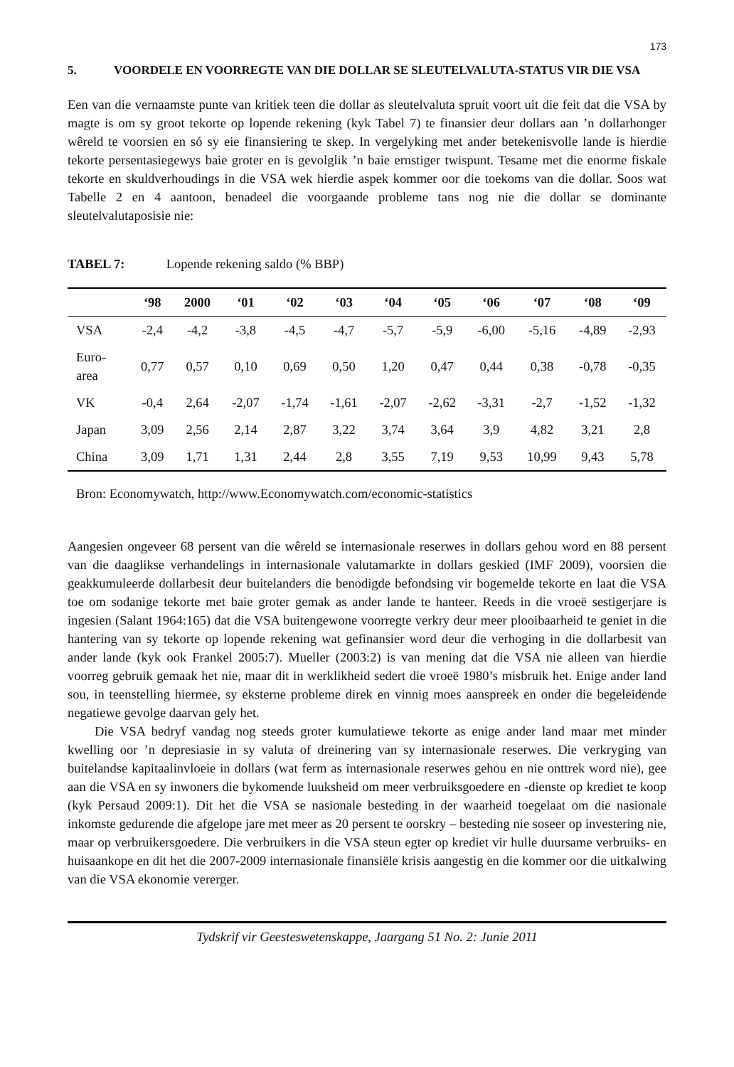173
5. VOORDELE EN VOORREGTE VAN DIE DOLLAR SE SLEUTELVALUTA-STATUS VIR DIE VSA
Een van die vernaamste punte van kritiek teen die dollar as sleutelvaluta spruit voort uit die feit dat die VSA by magte is om sy groot tekorte op lopende rekening (kyk Tabel 7) te finansier deur dollars aan ’n dollarhonger wêreld te voorsien en só sy eie finansiering te skep. In vergelyking met ander betekenisvolle lande is hierdie tekorte persentasiegewys baie groter en is gevolglik ’n baie ernstiger twispunt. Tesame met die enorme fiskale tekorte en skuldverhoudings in die VSA wek hierdie aspek kommer oor die toekoms van die dollar. Soos wat Tabelle 2 en 4 aantoon, benadeel die voorgaande probleme tans nog nie die dollar se dominante sleutelvalutaposisie nie:
TABEL 7: Lopende rekening saldo (% BBP)
| | ‘98 | 2000 | ‘01 | ‘02 | ‘03 | ‘04 | ‘05 | ‘06 | ‘07 | ‘08 | ‘09 |
| --- | --- | --- | --- | --- | --- | --- | --- | --- | --- | --- | --- |
| VSA | -2,4 | -4,2 | -3,8 | -4,5 | -4,7 | -5,7 | -5,9 | -6,00 | -5,16 | -4,89 | -2,93 |
| Euro- area | 0,77 | 0,57 | 0,10 | 0,69 | 0,50 | 1,20 | 0,47 | 0,44 | 0,38 | -0,78 | -0,35 |
| VK | -0,4 | 2,64 | -2,07 | -1,74 | -1,61 | -2,07 | -2,62 | -3,31 | -2,7 | -1,52 | -1,32 |
| Japan | 3,09 | 2,56 | 2,14 | 2,87 | 3,22 | 3,74 | 3,64 | 3,9 | 4,82 | 3,21 | 2,8 |
| China | 3,09 | 1,71 | 1,31 | 2,44 | 2,8 | 3,55 | 7,19 | 9,53 | 10,99 | 9,43 | 5,78 |
Bron: Economywatch, http://www.Economywatch.com/economic-statistics
Aangesien ongeveer 68 persent van die wêreld se internasionale reserwes in dollars gehou word en 88 persent van die daaglikse verhandelings in internasionale valutamarkte in dollars geskied (IMF 2009), voorsien die geakkumuleerde dollarbesit deur buitelanders die benodigde befondsing vir bogemelde tekorte en laat die VSA toe om sodanige tekorte met baie groter gemak as ander lande te hanteer. Reeds in die vroeë sestigerjare is ingesien (Salant 1964:165) dat die VSA buitengewone voorregte verkry deur meer plooibaarheid te geniet in die hantering van sy tekorte op lopende rekening wat gefinansier word deur die verhoging in die dollarbesit van ander lande (kyk ook Frankel 2005:7). Mueller (2003:2) is van mening dat die VSA nie alleen van hierdie voorreg gebruik gemaak het nie, maar dit in werklikheid sedert die vroeë 1980’s misbruik het. Enige ander land sou, in teenstelling hiermee, sy eksterne probleme direk en vinnig moes aanspreek en onder die begeleidende negatiewe gevolge daarvan gely het.
Die VSA bedryf vandag nog steeds groter kumulatiewe tekorte as enige ander land maar met minder kwelling oor ’n depresiasie in sy valuta of dreinering van sy internasionale reserwes. Die verkryging van buitelandse kapitaalinvloeie in dollars (wat ferm as internasionale reserwes gehou en nie onttrek word nie), gee aan die VSA en sy inwoners die bykomende luuksheid om meer verbruiksgoedere en -dienste op krediet te koop (kyk Persaud 2009:1). Dit het die VSA se nasionale besteding in der waarheid toegelaat om die nasionale inkomste gedurende die afgelope jare met meer as 20 persent te oorskry – besteding nie soseer op investering nie, maar op verbruikersgoedere. Die verbruikers in die VSA steun egter op krediet vir hulle duursame verbruiks- en huisaankope en dit het die 2007-2009 internasionale finansiële krisis aangestig en die kommer oor die uitkalwing van die VSA ekonomie vererger.
Tydskrif vir Geesteswetenskappe, Jaargang 51 No. 2: Junie 2011